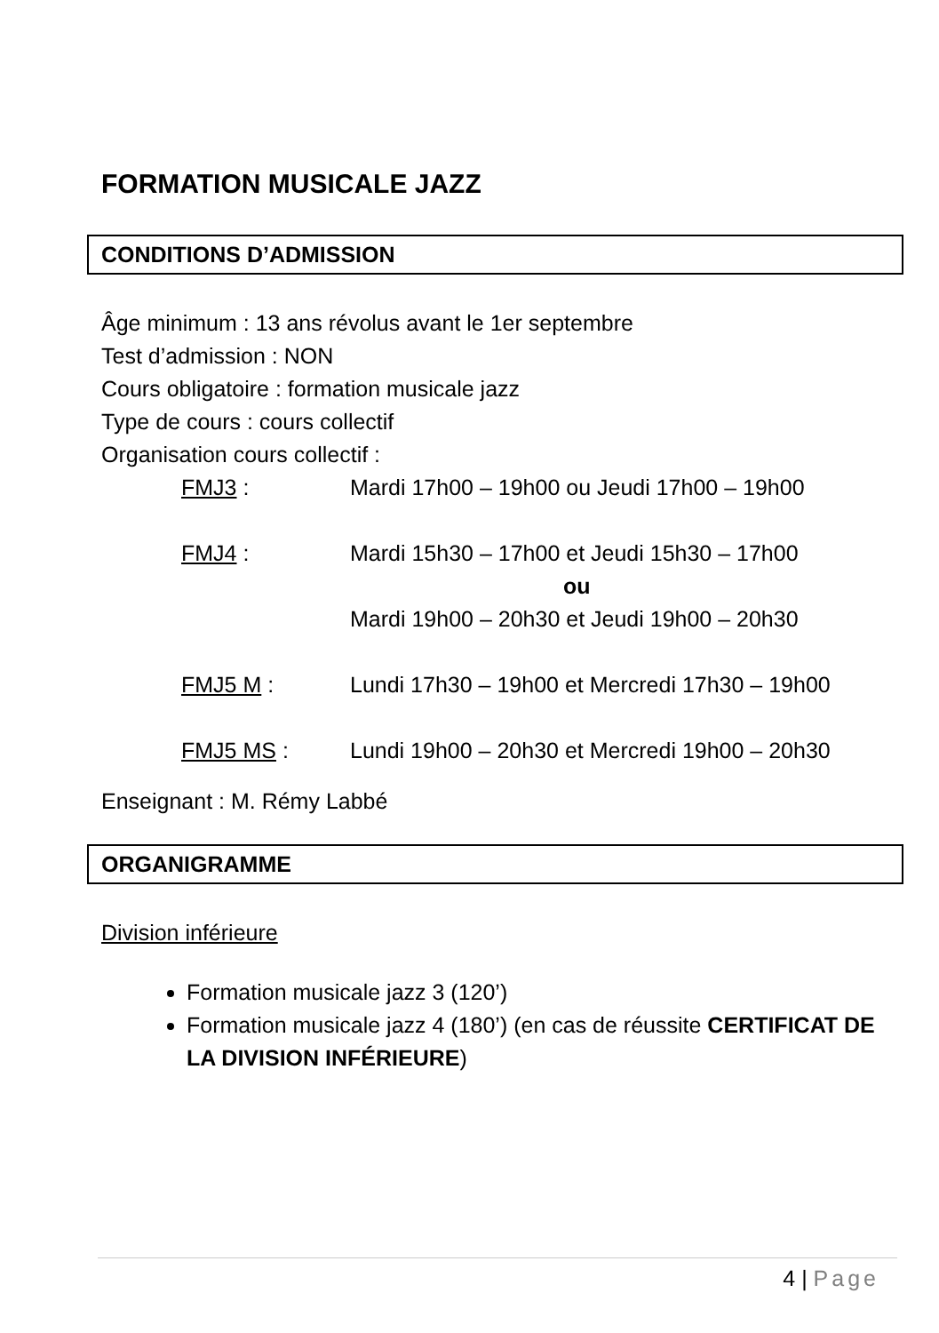FORMATION MUSICALE JAZZ
CONDITIONS D’ADMISSION
Âge minimum : 13 ans révolus avant le 1er septembre
Test d’admission : NON
Cours obligatoire : formation musicale jazz
Type de cours : cours collectif
Organisation cours collectif :
| FMJ3 : | Mardi 17h00 – 19h00 ou Jeudi 17h00 – 19h00 |
| FMJ4 : | Mardi 15h30 – 17h00 et Jeudi 15h30 – 17h00 ou Mardi 19h00 – 20h30 et Jeudi 19h00 – 20h30 |
| FMJ5 M : | Lundi 17h30 – 19h00 et Mercredi 17h30 – 19h00 |
| FMJ5 MS : | Lundi 19h00 – 20h30 et Mercredi 19h00 – 20h30 |
Enseignant : M. Rémy Labbé
ORGANIGRAMME
Division inférieure
Formation musicale jazz 3 (120’)
Formation musicale jazz 4 (180’) (en cas de réussite CERTIFICAT DE LA DIVISION INFÉRIEURE)
4 | Page